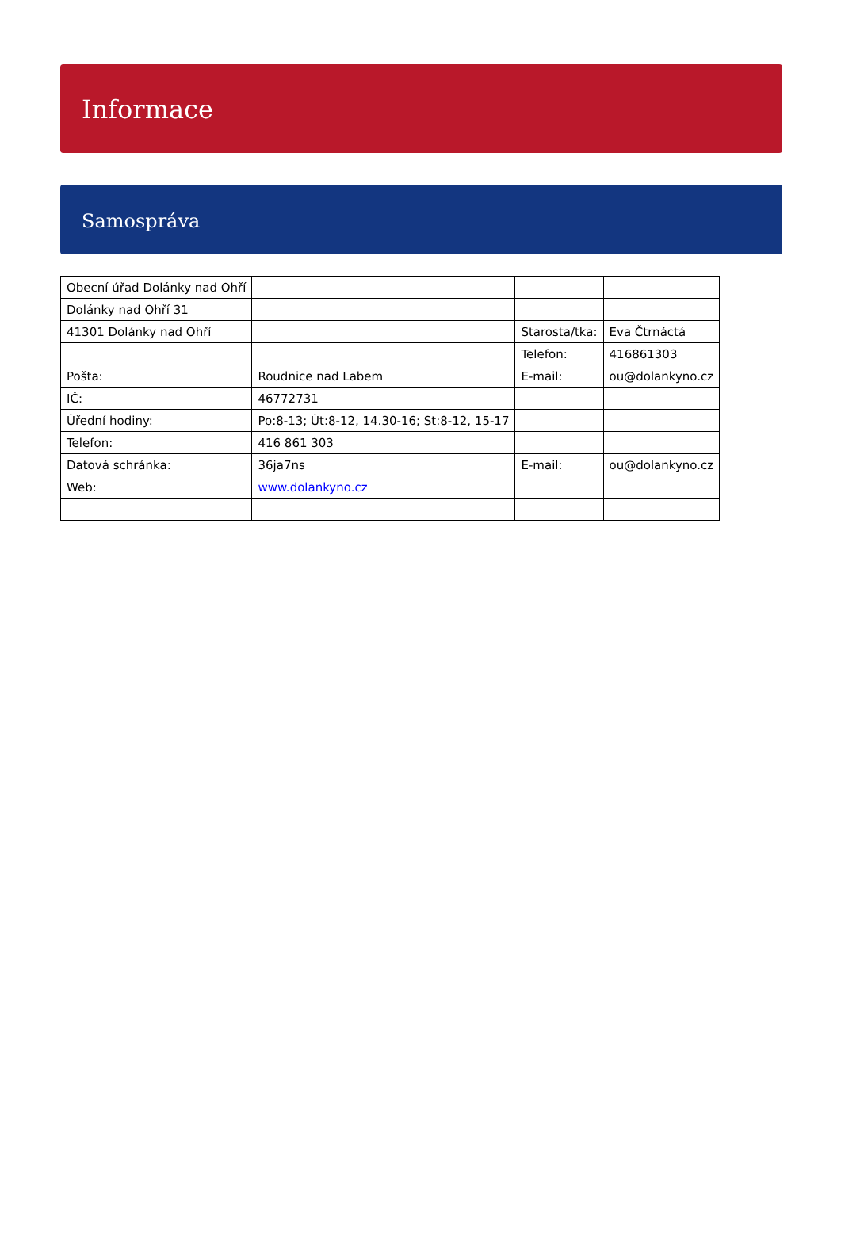Informace
Samospráva
| Obecní úřad Dolánky nad Ohří | | | |
| Dolánky nad Ohří 31 | | | |
| 41301 Dolánky nad Ohří | | Starosta/tka: | Eva Čtrnáctá |
| | | Telefon: | 416861303 |
| Pošta: | Roudnice nad Labem | E-mail: | ou@dolankyno.cz |
| IČ: | 46772731 | | |
| Úřední hodiny: | Po:8-13; Út:8-12, 14.30-16; St:8-12, 15-17 | | |
| Telefon: | 416 861 303 | | |
| Datová schránka: | 36ja7ns | E-mail: | ou@dolankyno.cz |
| Web: | www.dolankyno.cz | | |